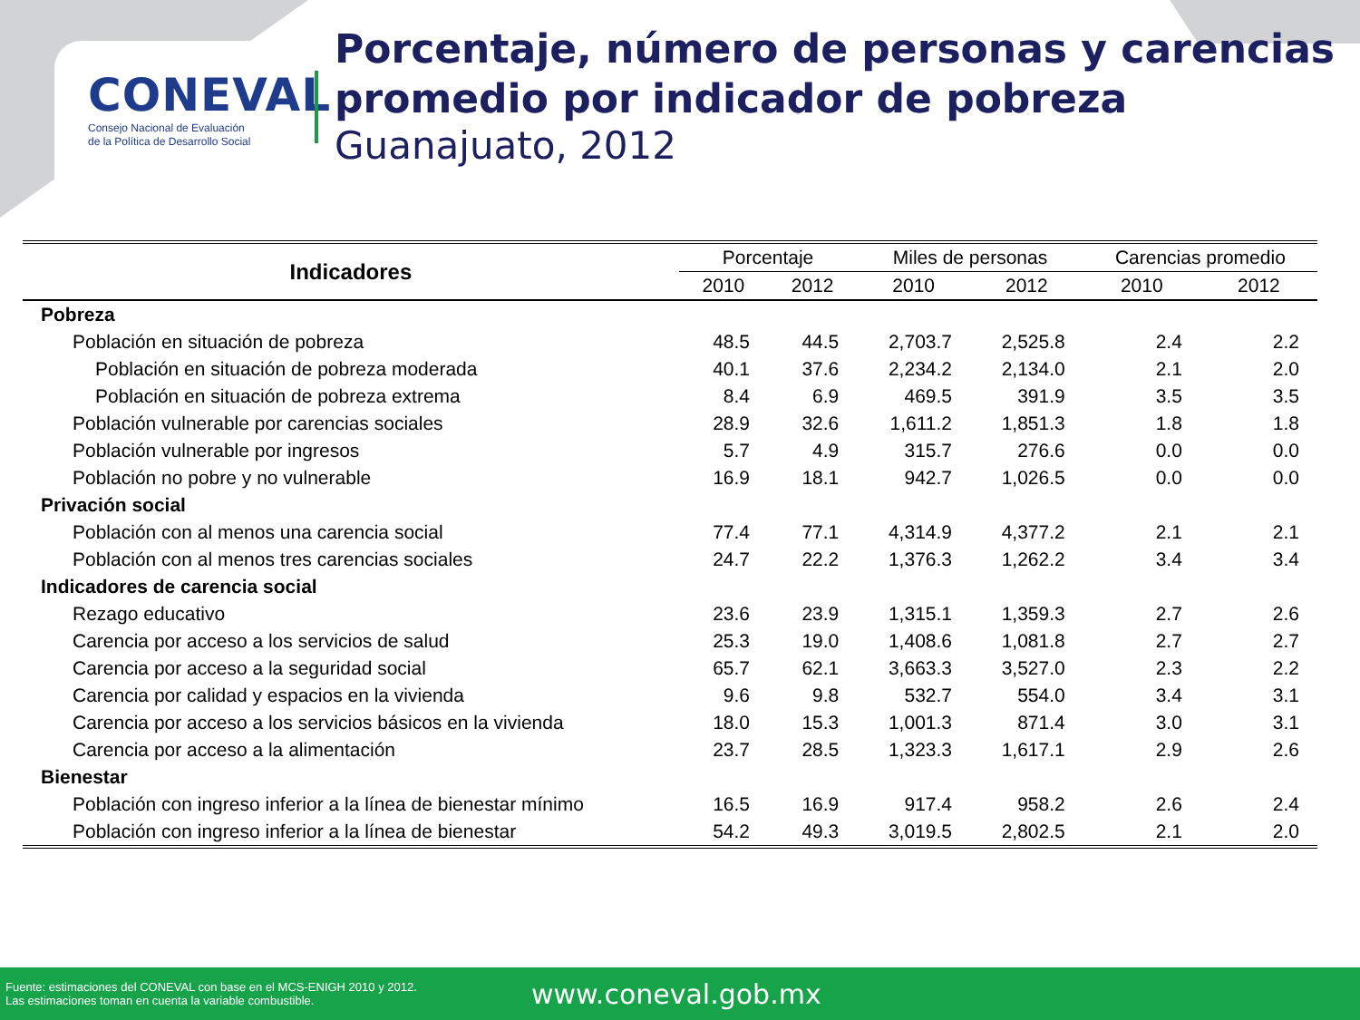CONEVAL
Consejo Nacional de Evaluación
de la Política de Desarrollo Social
Porcentaje, número de personas y carencias promedio por indicador de pobreza
Guanajuato, 2012
| Indicadores | Porcentaje | | Miles de personas | | Carencias promedio | |
| --- | --- | --- | --- | --- | --- | --- |
| | 2010 | 2012 | 2010 | 2012 | 2010 | 2012 |
| Pobreza | | | | | | |
| Población en situación de pobreza | 48.5 | 44.5 | 2,703.7 | 2,525.8 | 2.4 | 2.2 |
| Población en situación de pobreza moderada | 40.1 | 37.6 | 2,234.2 | 2,134.0 | 2.1 | 2.0 |
| Población en situación de pobreza extrema | 8.4 | 6.9 | 469.5 | 391.9 | 3.5 | 3.5 |
| Población vulnerable por carencias sociales | 28.9 | 32.6 | 1,611.2 | 1,851.3 | 1.8 | 1.8 |
| Población vulnerable por ingresos | 5.7 | 4.9 | 315.7 | 276.6 | 0.0 | 0.0 |
| Población no pobre y no vulnerable | 16.9 | 18.1 | 942.7 | 1,026.5 | 0.0 | 0.0 |
| Privación social | | | | | | |
| Población con al menos una carencia social | 77.4 | 77.1 | 4,314.9 | 4,377.2 | 2.1 | 2.1 |
| Población con al menos tres carencias sociales | 24.7 | 22.2 | 1,376.3 | 1,262.2 | 3.4 | 3.4 |
| Indicadores de carencia social | | | | | | |
| Rezago educativo | 23.6 | 23.9 | 1,315.1 | 1,359.3 | 2.7 | 2.6 |
| Carencia por acceso a los servicios de salud | 25.3 | 19.0 | 1,408.6 | 1,081.8 | 2.7 | 2.7 |
| Carencia por acceso a la seguridad social | 65.7 | 62.1 | 3,663.3 | 3,527.0 | 2.3 | 2.2 |
| Carencia por calidad y espacios en la vivienda | 9.6 | 9.8 | 532.7 | 554.0 | 3.4 | 3.1 |
| Carencia por acceso a los servicios básicos en la vivienda | 18.0 | 15.3 | 1,001.3 | 871.4 | 3.0 | 3.1 |
| Carencia por acceso a la alimentación | 23.7 | 28.5 | 1,323.3 | 1,617.1 | 2.9 | 2.6 |
| Bienestar | | | | | | |
| Población con ingreso inferior a la línea de bienestar mínimo | 16.5 | 16.9 | 917.4 | 958.2 | 2.6 | 2.4 |
| Población con ingreso inferior a la línea de bienestar | 54.2 | 49.3 | 3,019.5 | 2,802.5 | 2.1 | 2.0 |
Fuente: estimaciones del CONEVAL con base en el MCS-ENIGH 2010 y 2012.
Las estimaciones toman en cuenta la variable combustible.
www.coneval.gob.mx